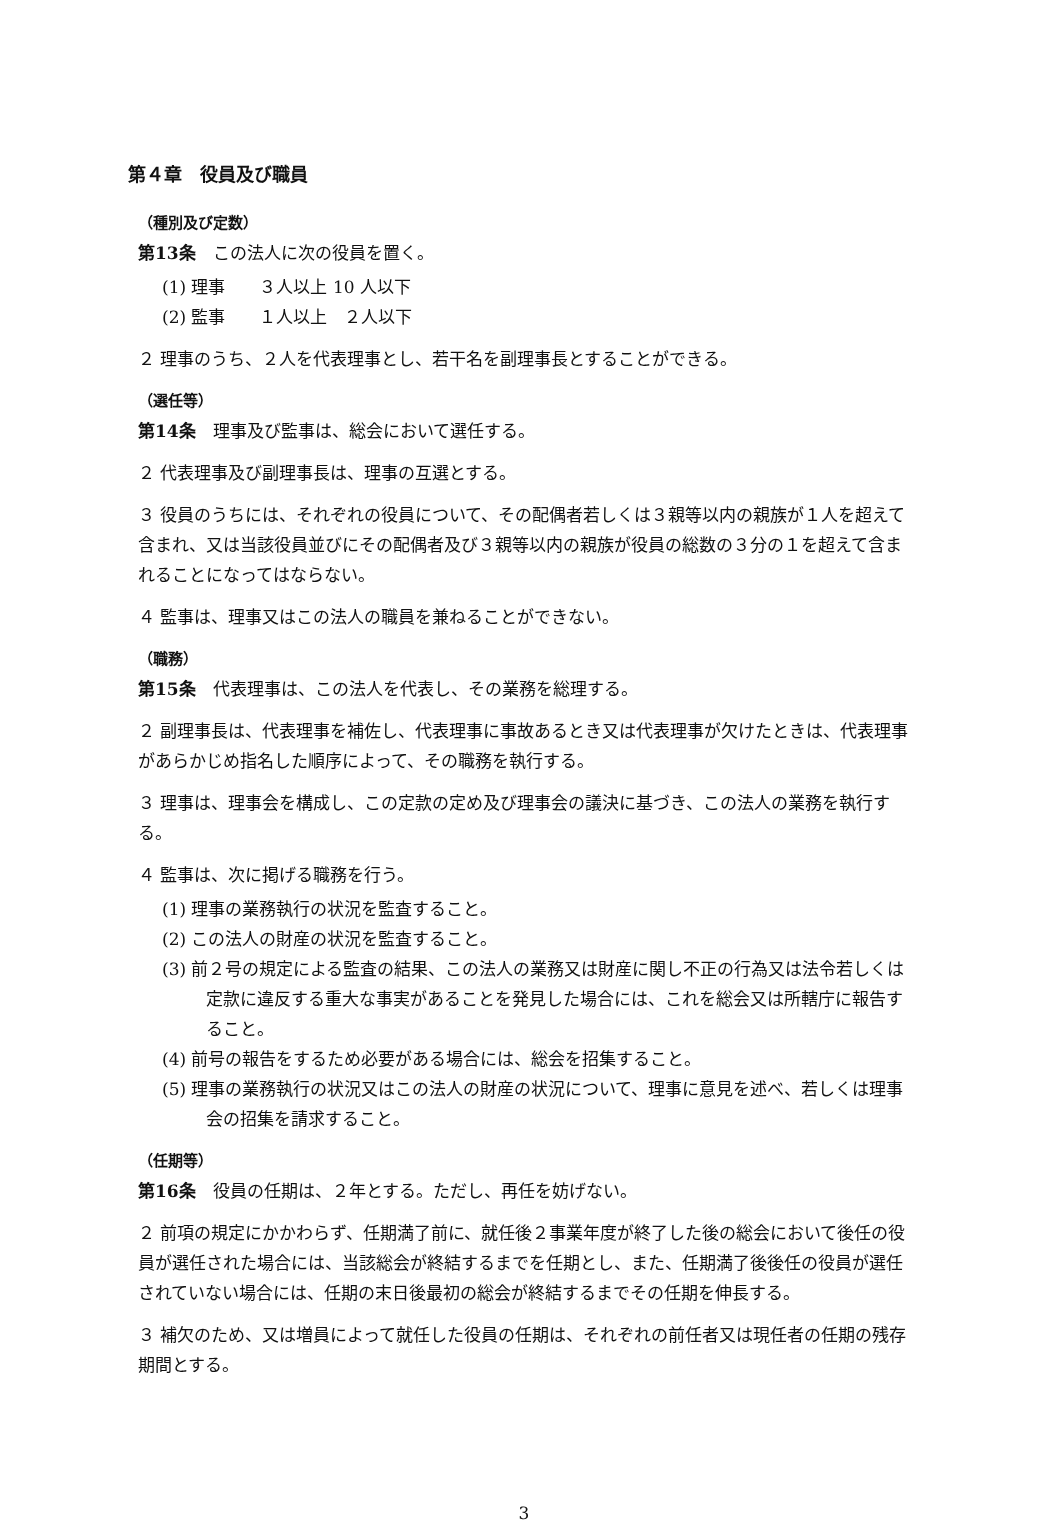第４章　役員及び職員
（種別及び定数）
第13条　この法人に次の役員を置く。
(1) 理事　　３人以上 10 人以下
(2) 監事　　１人以上　２人以下
２ 理事のうち、２人を代表理事とし、若干名を副理事長とすることができる。
（選任等）
第14条　理事及び監事は、総会において選任する。
２ 代表理事及び副理事長は、理事の互選とする。
３ 役員のうちには、それぞれの役員について、その配偶者若しくは３親等以内の親族が１人を超えて含まれ、又は当該役員並びにその配偶者及び３親等以内の親族が役員の総数の３分の１を超えて含まれることになってはならない。
４ 監事は、理事又はこの法人の職員を兼ねることができない。
（職務）
第15条　代表理事は、この法人を代表し、その業務を総理する。
２ 副理事長は、代表理事を補佐し、代表理事に事故あるとき又は代表理事が欠けたときは、代表理事があらかじめ指名した順序によって、その職務を執行する。
３ 理事は、理事会を構成し、この定款の定め及び理事会の議決に基づき、この法人の業務を執行する。
４ 監事は、次に掲げる職務を行う。
(1) 理事の業務執行の状況を監査すること。
(2) この法人の財産の状況を監査すること。
(3) 前２号の規定による監査の結果、この法人の業務又は財産に関し不正の行為又は法令若しくは定款に違反する重大な事実があることを発見した場合には、これを総会又は所轄庁に報告すること。
(4) 前号の報告をするため必要がある場合には、総会を招集すること。
(5) 理事の業務執行の状況又はこの法人の財産の状況について、理事に意見を述べ、若しくは理事会の招集を請求すること。
（任期等）
第16条　役員の任期は、２年とする。ただし、再任を妨げない。
２ 前項の規定にかかわらず、任期満了前に、就任後２事業年度が終了した後の総会において後任の役員が選任された場合には、当該総会が終結するまでを任期とし、また、任期満了後後任の役員が選任されていない場合には、任期の末日後最初の総会が終結するまでその任期を伸長する。
３ 補欠のため、又は増員によって就任した役員の任期は、それぞれの前任者又は現任者の任期の残存期間とする。
3